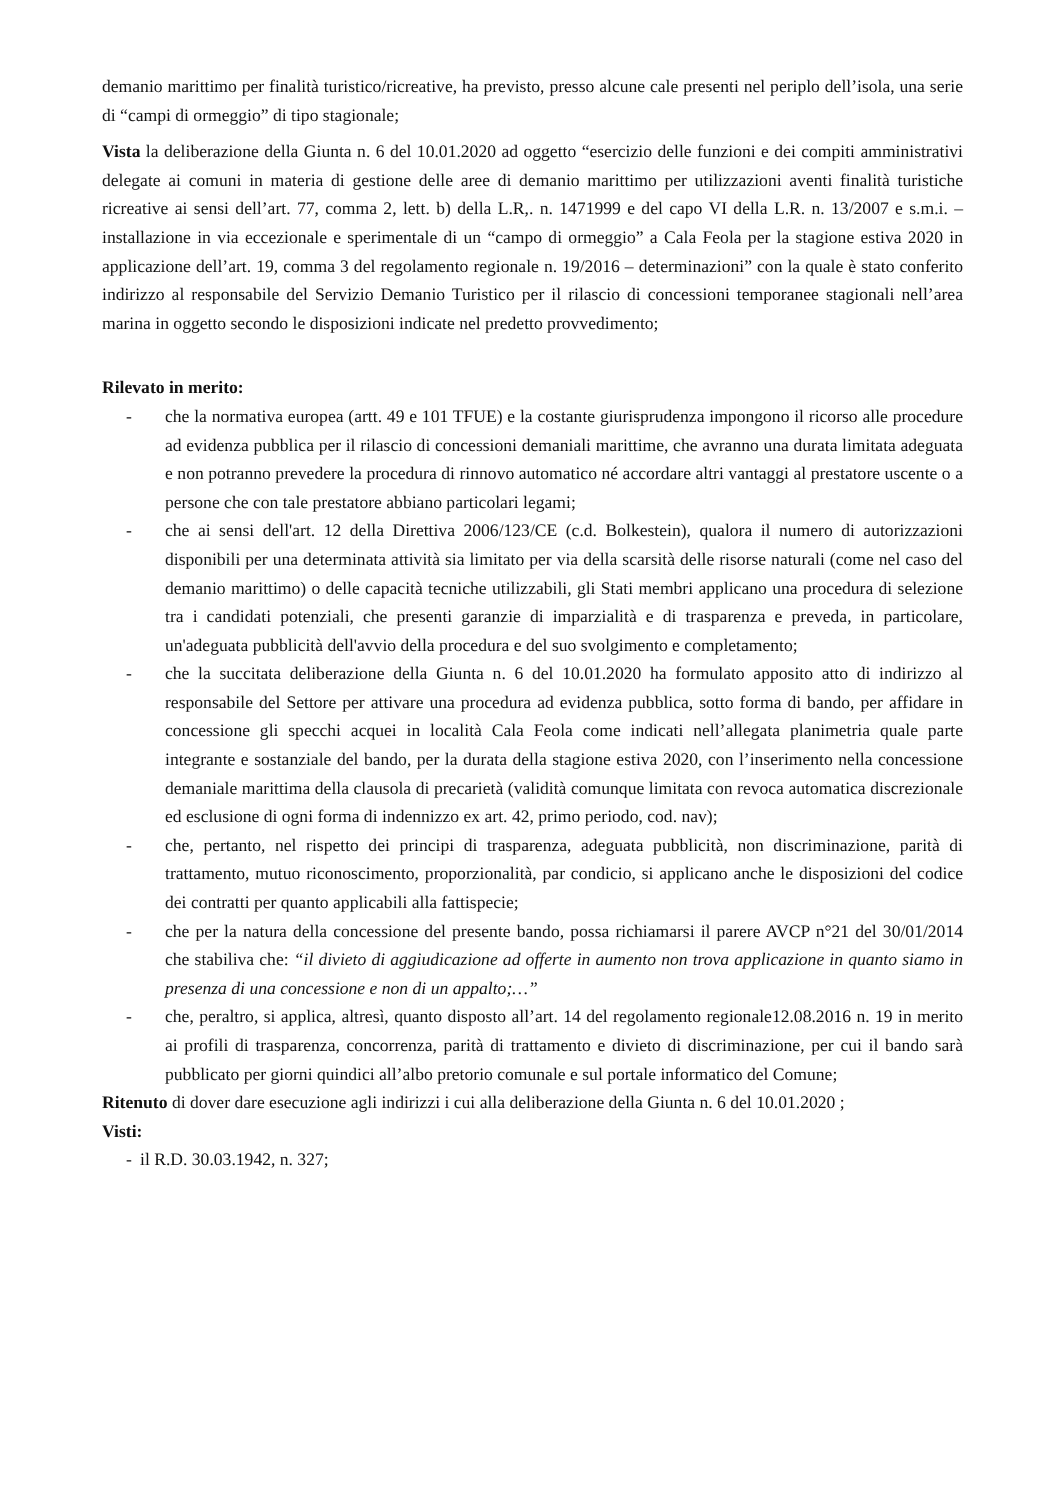demanio marittimo per finalità turistico/ricreative, ha previsto, presso alcune cale presenti nel periplo dell’isola, una serie di “campi di ormeggio” di tipo stagionale;
Vista la deliberazione della Giunta n. 6 del 10.01.2020 ad oggetto “esercizio delle funzioni e dei compiti amministrativi delegate ai comuni in materia di gestione delle aree di demanio marittimo per utilizzazioni aventi finalità turistiche ricreative ai sensi dell’art. 77, comma 2, lett. b) della L.R,. n. 1471999 e del capo VI della L.R. n. 13/2007 e s.m.i. – installazione in via eccezionale e sperimentale di un “campo di ormeggio” a Cala Feola per la stagione estiva 2020 in applicazione dell’art. 19, comma 3 del regolamento regionale n. 19/2016 – determinazioni” con la quale è stato conferito indirizzo al responsabile del Servizio Demanio Turistico per il rilascio di concessioni temporanee stagionali nell’area marina in oggetto secondo le disposizioni indicate nel predetto provvedimento;
Rilevato in merito:
- che la normativa europea (artt. 49 e 101 TFUE) e la costante giurisprudenza impongono il ricorso alle procedure ad evidenza pubblica per il rilascio di concessioni demaniali marittime, che avranno una durata limitata adeguata e non potranno prevedere la procedura di rinnovo automatico né accordare altri vantaggi al prestatore uscente o a persone che con tale prestatore abbiano particolari legami;
- che ai sensi dell'art. 12 della Direttiva 2006/123/CE (c.d. Bolkestein), qualora il numero di autorizzazioni disponibili per una determinata attività sia limitato per via della scarsità delle risorse naturali (come nel caso del demanio marittimo) o delle capacità tecniche utilizzabili, gli Stati membri applicano una procedura di selezione tra i candidati potenziali, che presenti garanzie di imparzialità e di trasparenza e preveda, in particolare, un'adeguata pubblicità dell'avvio della procedura e del suo svolgimento e completamento;
- che la succitata deliberazione della Giunta n. 6 del 10.01.2020 ha formulato apposito atto di indirizzo al responsabile del Settore per attivare una procedura ad evidenza pubblica, sotto forma di bando, per affidare in concessione gli specchi acquei in località Cala Feola come indicati nell’allegata planimetria quale parte integrante e sostanziale del bando, per la durata della stagione estiva 2020, con l’inserimento nella concessione demaniale marittima della clausola di precarietà (validità comunque limitata con revoca automatica discrezionale ed esclusione di ogni forma di indennizzo ex art. 42, primo periodo, cod. nav);
- che, pertanto, nel rispetto dei principi di trasparenza, adeguata pubblicità, non discriminazione, parità di trattamento, mutuo riconoscimento, proporzionalità, par condicio, si applicano anche le disposizioni del codice dei contratti per quanto applicabili alla fattispecie;
- che per la natura della concessione del presente bando, possa richiamarsi il parere AVCP n°21 del 30/01/2014 che stabiliva che: “il divieto di aggiudicazione ad offerte in aumento non trova applicazione in quanto siamo in presenza di una concessione e non di un appalto;…”
- che, peraltro, si applica, altresì, quanto disposto all’art. 14 del regolamento regionale12.08.2016 n. 19 in merito ai profili di trasparenza, concorrenza, parità di trattamento e divieto di discriminazione, per cui il bando sarà pubblicato per giorni quindici all’albo pretorio comunale e sul portale informatico del Comune;
Ritenuto di dover dare esecuzione agli indirizzi i cui alla deliberazione della Giunta n. 6 del 10.01.2020 ;
Visti:
- il R.D. 30.03.1942, n. 327;